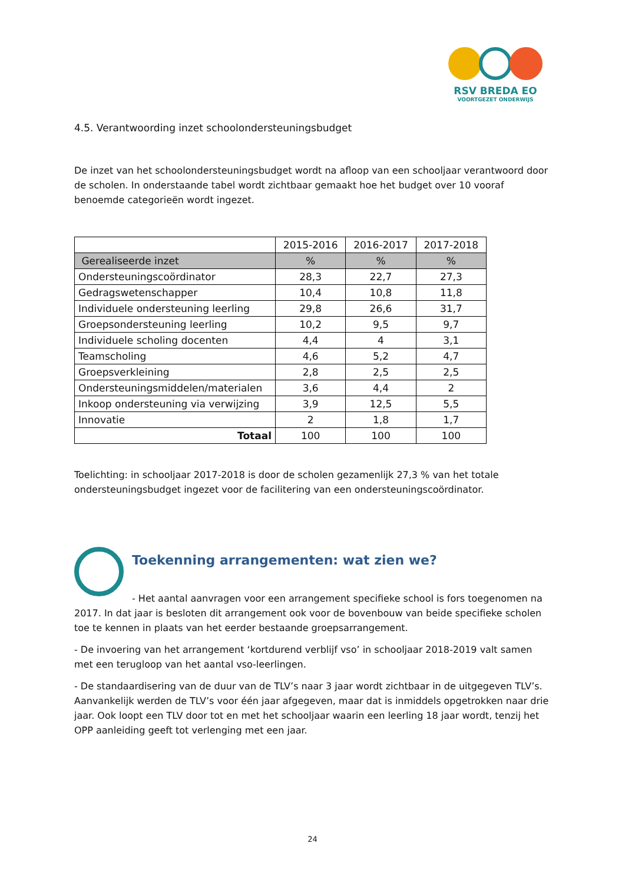RSV BREDA EO
VOORTGEZET ONDERWIJS
4.5. Verantwoording inzet schoolondersteuningsbudget
De inzet van het schoolondersteuningsbudget wordt na afloop van een schooljaar verantwoord door de scholen. In onderstaande tabel wordt zichtbaar gemaakt hoe het budget over 10 vooraf benoemde categorieën wordt ingezet.
| | 2015-2016 | 2016-2017 | 2017-2018 |
| --- | --- | --- | --- |
| Gerealiseerde inzet | % | % | % |
| Ondersteuningscoördinator | 28,3 | 22,7 | 27,3 |
| Gedragswetenschapper | 10,4 | 10,8 | 11,8 |
| Individuele ondersteuning leerling | 29,8 | 26,6 | 31,7 |
| Groepsondersteuning leerling | 10,2 | 9,5 | 9,7 |
| Individuele scholing docenten | 4,4 | 4 | 3,1 |
| Teamscholing | 4,6 | 5,2 | 4,7 |
| Groepsverkleining | 2,8 | 2,5 | 2,5 |
| Ondersteuningsmiddelen/materialen | 3,6 | 4,4 | 2 |
| Inkoop ondersteuning via verwijzing | 3,9 | 12,5 | 5,5 |
| Innovatie | 2 | 1,8 | 1,7 |
| Totaal | 100 | 100 | 100 |
Toelichting: in schooljaar 2017-2018 is door de scholen gezamenlijk 27,3 % van het totale ondersteuningsbudget ingezet voor de facilitering van een ondersteuningscoördinator.
Toekenning arrangementen: wat zien we?
- Het aantal aanvragen voor een arrangement specifieke school is fors toegenomen na 2017. In dat jaar is besloten dit arrangement ook voor de bovenbouw van beide specifieke scholen toe te kennen in plaats van het eerder bestaande groepsarrangement.
- De invoering van het arrangement ‘kortdurend verblijf vso’ in schooljaar 2018-2019 valt samen met een terugloop van het aantal vso-leerlingen.
- De standaardisering van de duur van de TLV’s naar 3 jaar wordt zichtbaar in de uitgegeven TLV’s. Aanvankelijk werden de TLV’s voor één jaar afgegeven, maar dat is inmiddels opgetrokken naar drie jaar. Ook loopt een TLV door tot en met het schooljaar waarin een leerling 18 jaar wordt, tenzij het OPP aanleiding geeft tot verlenging met een jaar.
24